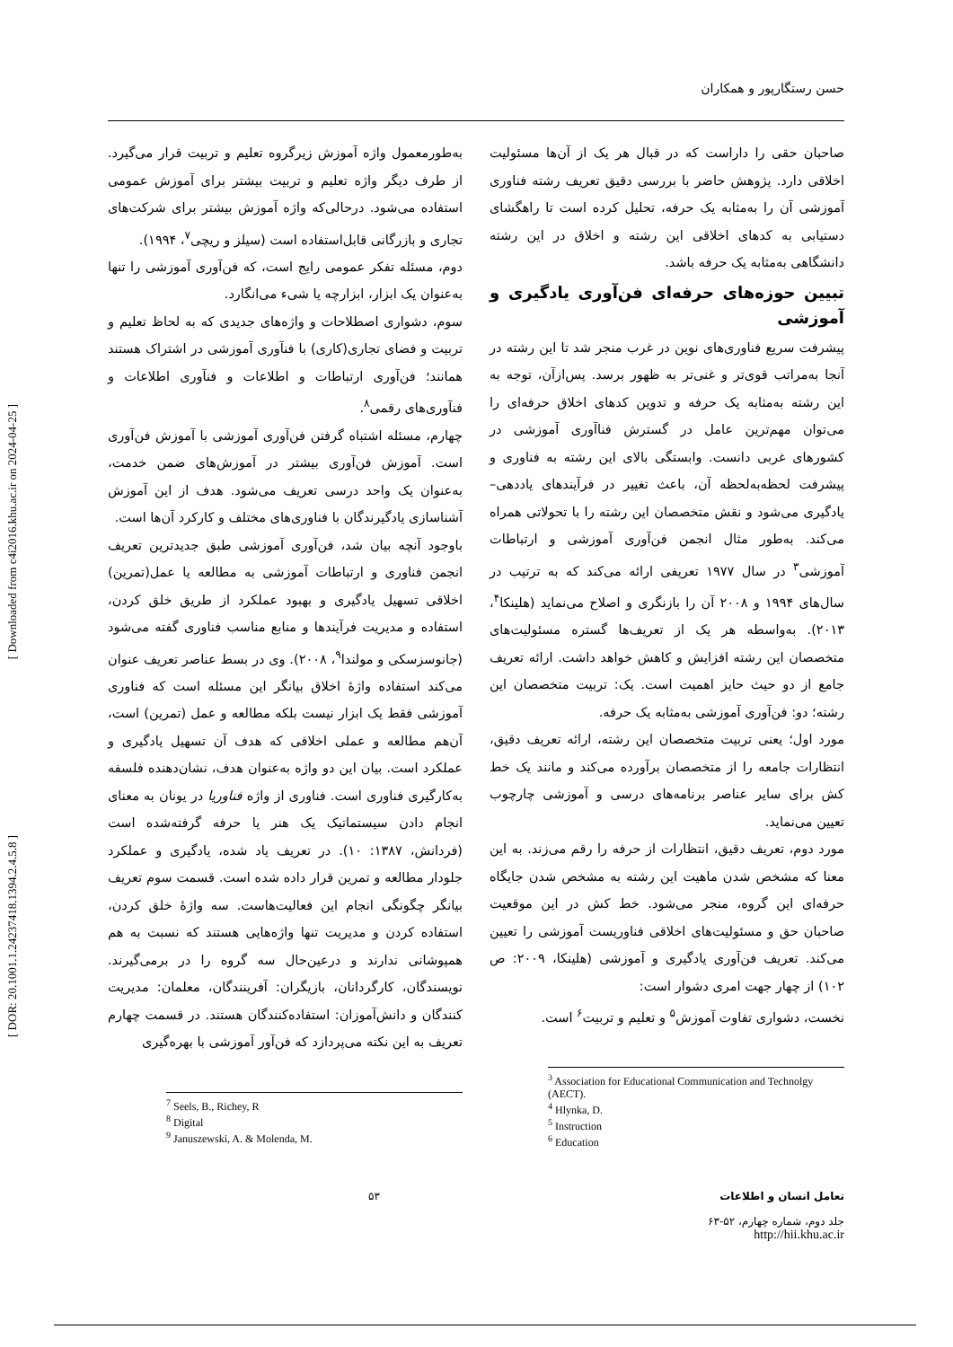حسن رستگارپور و همکاران
[ Downloaded from c4i2016.khu.ac.ir on 2024-04-25 ]
[ DOR: 20.1001.1.24237418.1394.2.4.5.8 ]
صاحبان حقی را داراست که در قبال هر یک از آن‌ها مسئولیت اخلاقی دارد. پژوهش حاضر با بررسی دقیق تعریف رشته فناوری آموزشی آن را به‌مثابه یک حرفه، تحلیل کرده است تا راهگشای دستیابی به کدهای اخلاقی این رشته و اخلاق در این رشته دانشگاهی به‌مثابه یک حرفه باشد.
تبیین حوزه‌های حرفه‌ای فن‌آوری یادگیری و آموزشی
پیشرفت سریع فناوری‌های نوین در غرب منجر شد تا این رشته در آنجا به‌مراتب قوی‌تر و غنی‌تر به ظهور برسد. پس‌ازآن، توجه به این رشته به‌مثابه یک حرفه و تدوین کدهای اخلاق حرفه‌ای را می‌توان مهم‌ترین عامل در گسترش فناآوری آموزشی در کشورهای غربی دانست. وابستگی بالای این رشته به فناوری و پیشرفت لحظه‌به‌لحظه آن، باعث تغییر در فرآیندهای یاددهی– یادگیری می‌شود و نقش متخصصان این رشته را با تحولاتی همراه می‌کند. به‌طور مثال انجمن فن‌آوری آموزشی و ارتباطات آموزشی<sup>۳</sup> در سال ۱۹۷۷ تعریفی ارائه می‌کند که به ترتیب در سال‌های ۱۹۹۴ و ۲۰۰۸ آن را بازنگری و اصلاح می‌نماید (هلینکا<sup>۴</sup>، ۲۰۱۳). به‌واسطه هر یک از تعریف‌ها گستره مسئولیت‌های متخصصان این رشته افزایش و کاهش خواهد داشت. ارائه تعریف جامع از دو حیث حایز اهمیت است. یک: تربیت متخصصان این رشته؛ دو: فن‌آوری آموزشی به‌مثابه یک حرفه.
مورد اول؛ یعنی تربیت متخصصان این رشته، ارائه تعریف دقیق، انتظارات جامعه را از متخصصان برآورده می‌کند و مانند یک خط کش برای سایر عناصر برنامه‌های درسی و آموزشی چارچوب تعیین می‌نماید.
مورد دوم، تعریف دقیق، انتظارات از حرفه را رقم می‌زند. به این معنا که مشخص شدن ماهیت این رشته به مشخص شدن جایگاه حرفه‌ای این گروه، منجر می‌شود. خط کش در این موقعیت صاحبان حق و مسئولیت‌های اخلاقی فناوریست آموزشی را تعیین می‌کند. تعریف فن‌آوری یادگیری و آموزشی (هلینکا، ۲۰۰۹: ص ۱۰۲) از چهار جهت امری دشوار است:
نخست، دشواری تفاوت آموزش<sup>۵</sup> و تعلیم و تربیت<sup>۶</sup> است.
<sup>3</sup> Association for Educational Communication and Technolgy (AECT).
<sup>4</sup> Hlynka, D.
<sup>5</sup> Instruction
<sup>6</sup> Education
به‌طورمعمول واژه آموزش زیرگروه تعلیم و تربیت قرار می‌گیرد. از طرف دیگر واژه تعلیم و تربیت بیشتر برای آموزش عمومی استفاده می‌شود. درحالی‌که واژه آموزش بیشتر برای شرکت‌های تجاری و بازرگانی قابل‌استفاده است (سیلز و ریچی<sup>۷</sup>، ۱۹۹۴).
دوم، مسئله تفکر عمومی رایج است، که فن‌آوری آموزشی را تنها به‌عنوان یک ابزار، ابزارچه یا شیء می‌انگارد.
سوم، دشواری اصطلاحات و واژه‌های جدیدی که به لحاظ تعلیم و تربیت و فضای تجاری(کاری) با فنآوری آموزشی در اشتراک هستند همانند؛ فن‌آوری ارتباطات و اطلاعات و فنآوری اطلاعات و فنآوری‌های رقمی<sup>۸</sup>.
چهارم، مسئله اشتباه گرفتن فن‌آوری آموزشی با آموزش فن‌آوری است. آموزش فن‌آوری بیشتر در آموزش‌های ضمن خدمت، به‌عنوان یک واحد درسی تعریف می‌شود. هدف از این آموزش آشناسازی یادگیرندگان با فناوری‌های مختلف و کارکرد آن‌ها است.
باوجود آنچه بیان شد، فن‌آوری آموزشی طبق جدیدترین تعریف انجمن فناوری و ارتباطات آموزشی به مطالعه یا عمل(تمرین) اخلاقی تسهیل یادگیری و بهبود عملکرد از طریق خلق کردن، استفاده و مدیریت فرآیندها و منابع مناسب فناوری گفته می‌شود (جانوسزسکی و مولندا<sup>۹</sup>، ۲۰۰۸). وی در بسط عناصر تعریف عنوان می‌کند استفاده واژهٔ اخلاق بیانگر این مسئله است که فناوری آموزشی فقط یک ابزار نیست بلکه مطالعه و عمل (تمرین) است، آن‌هم مطالعه و عملی اخلاقی که هدف آن تسهیل یادگیری و عملکرد است. بیان این دو واژه به‌عنوان هدف، نشان‌دهنده فلسفه به‌کارگیری فناوری است. فناوری از واژه فناوریا در یونان به معنای انجام دادن سیستماتیک یک هنر یا حرفه گرفته‌شده است (فردانش، ۱۳۸۷: ۱۰). در تعریف یاد شده، یادگیری و عملکرد جلودار مطالعه و تمرین قرار داده شده است. قسمت سوم تعریف بیانگر چگونگی انجام این فعالیت‌هاست. سه واژهٔ خلق کردن، استفاده کردن و مدیریت تنها واژه‌هایی هستند که نسبت به هم همپوشانی ندارند و درعین‌حال سه گروه را در برمی‌گیرند. نویسندگان، کارگردانان، بازیگران: آفرینندگان، معلمان: مدیریت کنندگان و دانش‌آموزان: استفاده‌کنندگان هستند. در قسمت چهارم تعریف به این نکته می‌پردازد که فن‌آور آموزشی با بهره‌گیری
<sup>7</sup> Seels, B., Richey, R
<sup>8</sup> Digital
<sup>9</sup> Januszewski, A. & Molenda, M.
تعامل انسان و اطلاعات
جلد دوم، شماره چهارم، ۵۲-۶۳
http://hii.khu.ac.ir
۵۳